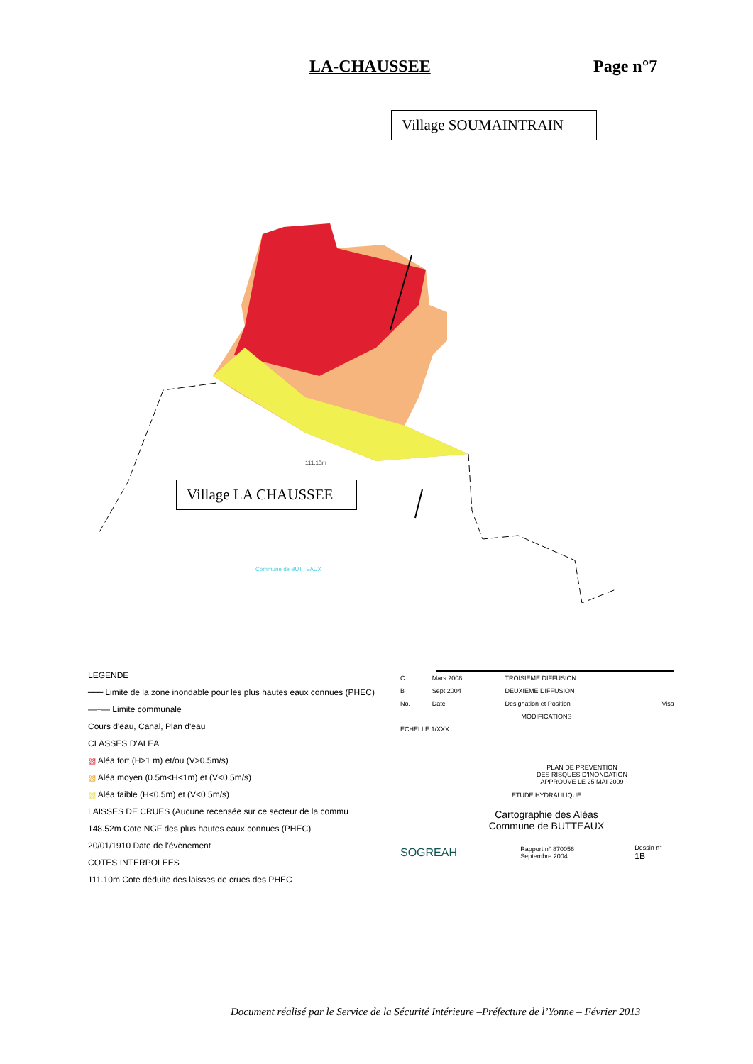LA-CHAUSSEE Page n°7
Village SOUMAINTRAIN
111.10m
Commune de BUTTEAUX
Village LA CHAUSSEE
LEGENDE
━━━ Limite de la zone inondable pour les plus hautes eaux connues (PHEC)
—+— Limite communale
Cours d'eau, Canal, Plan d'eau
CLASSES D'ALEA
▨ Aléa fort (H>1 m) et/ou (V>0.5m/s)
▨ Aléa moyen (0.5m<H<1m) et (V<0.5m/s)
▨ Aléa faible (H<0.5m) et (V<0.5m/s)
LAISSES DE CRUES (Aucune recensée sur ce secteur de la commu
148.52m Cote NGF des plus hautes eaux connues (PHEC)
20/01/1910 Date de l'évènement
COTES INTERPOLEES
111.10m Cote déduite des laisses de crues des PHEC
| C | Mars 2008 | TROISIEME DIFFUSION | |
| B | Sept 2004 | DEUXIEME DIFFUSION | |
| No. | Date | Designation et Position | Visa |
| MODIFICATIONS | | | |
| ECHELLE 1/XXX | | | |
PLAN DE PREVENTION
DES RISQUES D'INONDATION
APPROUVE LE 25 MAI 2009
ETUDE HYDRAULIQUE
Cartographie des Aléas
Commune de BUTTEAUX
| SOGREAH | Rapport n° 870056 Septembre 2004 | Dessin n° 1B |
Document réalisé par le Service de la Sécurité Intérieure –Préfecture de l’Yonne – Février 2013